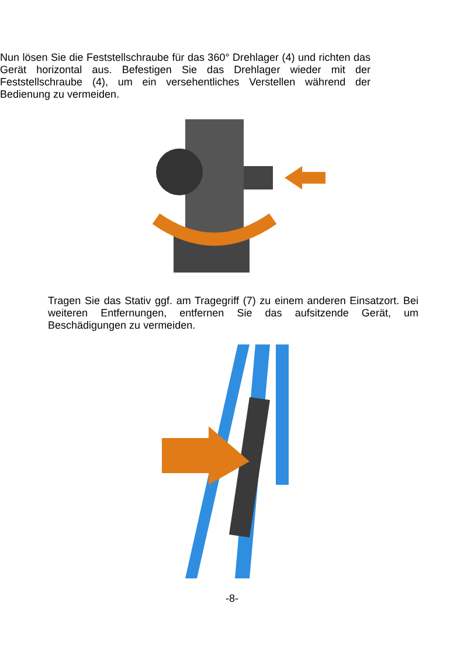Nun lösen Sie die Feststellschraube für das 360° Drehlager (4) und richten das Gerät horizontal aus. Befestigen Sie das Drehlager wieder mit der Feststellschraube (4), um ein versehentliches Verstellen während der Bedienung zu vermeiden.
Tragen Sie das Stativ ggf. am Tragegriff (7) zu einem anderen Einsatzort. Bei weiteren Entfernungen, entfernen Sie das aufsitzende Gerät, um Beschädigungen zu vermeiden.
-8-